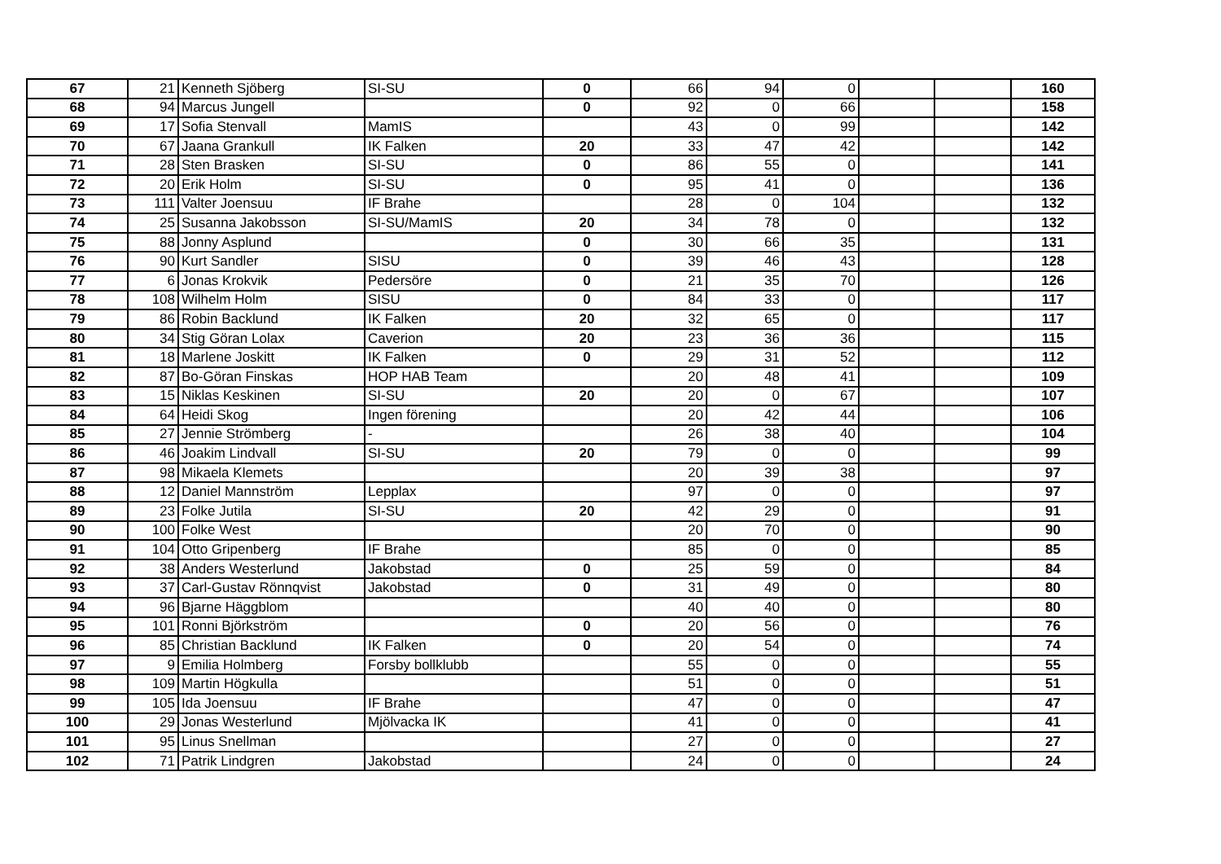| 67 | 21 | Kenneth Sjöberg | SI-SU | 0 | 66 | 94 | 0 | | | 160 |
| 68 | 94 | Marcus Jungell | | 0 | 92 | 0 | 66 | | | 158 |
| 69 | 17 | Sofia Stenvall | MamIS | | 43 | 0 | 99 | | | 142 |
| 70 | 67 | Jaana Grankull | IK Falken | 20 | 33 | 47 | 42 | | | 142 |
| 71 | 28 | Sten Brasken | SI-SU | 0 | 86 | 55 | 0 | | | 141 |
| 72 | 20 | Erik Holm | SI-SU | 0 | 95 | 41 | 0 | | | 136 |
| 73 | 111 | Valter Joensuu | IF Brahe | | 28 | 0 | 104 | | | 132 |
| 74 | 25 | Susanna Jakobsson | SI-SU/MamIS | 20 | 34 | 78 | 0 | | | 132 |
| 75 | 88 | Jonny Asplund | | 0 | 30 | 66 | 35 | | | 131 |
| 76 | 90 | Kurt Sandler | SISU | 0 | 39 | 46 | 43 | | | 128 |
| 77 | 6 | Jonas Krokvik | Pedersöre | 0 | 21 | 35 | 70 | | | 126 |
| 78 | 108 | Wilhelm Holm | SISU | 0 | 84 | 33 | 0 | | | 117 |
| 79 | 86 | Robin Backlund | IK Falken | 20 | 32 | 65 | 0 | | | 117 |
| 80 | 34 | Stig Göran Lolax | Caverion | 20 | 23 | 36 | 36 | | | 115 |
| 81 | 18 | Marlene Joskitt | IK Falken | 0 | 29 | 31 | 52 | | | 112 |
| 82 | 87 | Bo-Göran Finskas | HOP HAB Team | | 20 | 48 | 41 | | | 109 |
| 83 | 15 | Niklas Keskinen | SI-SU | 20 | 20 | 0 | 67 | | | 107 |
| 84 | 64 | Heidi Skog | Ingen förening | | 20 | 42 | 44 | | | 106 |
| 85 | 27 | Jennie Strömberg | - | | 26 | 38 | 40 | | | 104 |
| 86 | 46 | Joakim Lindvall | SI-SU | 20 | 79 | 0 | 0 | | | 99 |
| 87 | 98 | Mikaela Klemets | | | 20 | 39 | 38 | | | 97 |
| 88 | 12 | Daniel Mannström | Lepplax | | 97 | 0 | 0 | | | 97 |
| 89 | 23 | Folke Jutila | SI-SU | 20 | 42 | 29 | 0 | | | 91 |
| 90 | 100 | Folke West | | | 20 | 70 | 0 | | | 90 |
| 91 | 104 | Otto Gripenberg | IF Brahe | | 85 | 0 | 0 | | | 85 |
| 92 | 38 | Anders Westerlund | Jakobstad | 0 | 25 | 59 | 0 | | | 84 |
| 93 | 37 | Carl-Gustav Rönnqvist | Jakobstad | 0 | 31 | 49 | 0 | | | 80 |
| 94 | 96 | Bjarne Häggblom | | | 40 | 40 | 0 | | | 80 |
| 95 | 101 | Ronni Björkström | | 0 | 20 | 56 | 0 | | | 76 |
| 96 | 85 | Christian Backlund | IK Falken | 0 | 20 | 54 | 0 | | | 74 |
| 97 | 9 | Emilia Holmberg | Forsby bollklubb | | 55 | 0 | 0 | | | 55 |
| 98 | 109 | Martin Högkulla | | | 51 | 0 | 0 | | | 51 |
| 99 | 105 | Ida Joensuu | IF Brahe | | 47 | 0 | 0 | | | 47 |
| 100 | 29 | Jonas Westerlund | Mjölvacka IK | | 41 | 0 | 0 | | | 41 |
| 101 | 95 | Linus Snellman | | | 27 | 0 | 0 | | | 27 |
| 102 | 71 | Patrik Lindgren | Jakobstad | | 24 | 0 | 0 | | | 24 |